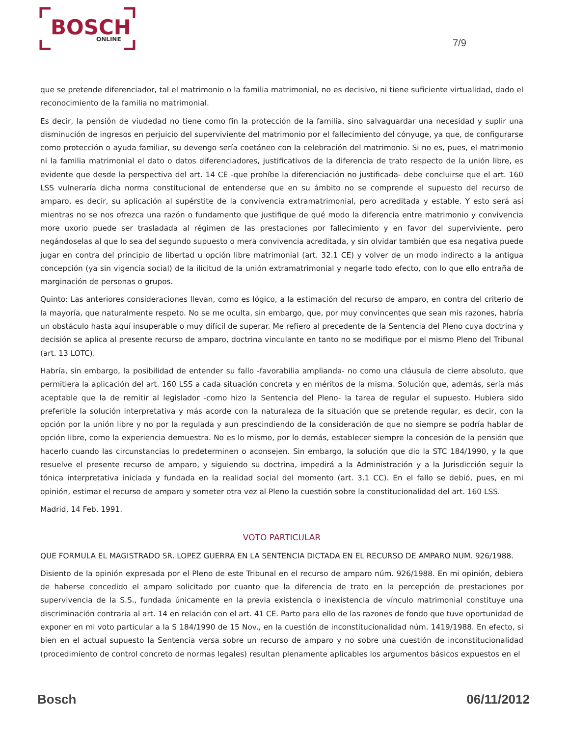BOSCH
ONLINE
7/9
que se pretende diferenciador, tal el matrimonio o la familia matrimonial, no es decisivo, ni tiene suficiente virtualidad, dado el reconocimiento de la familia no matrimonial.
Es decir, la pensión de viudedad no tiene como fin la protección de la familia, sino salvaguardar una necesidad y suplir una disminución de ingresos en perjuicio del superviviente del matrimonio por el fallecimiento del cónyuge, ya que, de configurarse como protección o ayuda familiar, su devengo sería coetáneo con la celebración del matrimonio. Si no es, pues, el matrimonio ni la familia matrimonial el dato o datos diferenciadores, justificativos de la diferencia de trato respecto de la unión libre, es evidente que desde la perspectiva del art. 14 CE -que prohíbe la diferenciación no justificada- debe concluirse que el art. 160 LSS vulneraría dicha norma constitucional de entenderse que en su ámbito no se comprende el supuesto del recurso de amparo, es decir, su aplicación al supérstite de la convivencia extramatrimonial, pero acreditada y estable. Y esto será así mientras no se nos ofrezca una razón o fundamento que justifique de qué modo la diferencia entre matrimonio y convivencia more uxorio puede ser trasladada al régimen de las prestaciones por fallecimiento y en favor del superviviente, pero negándoselas al que lo sea del segundo supuesto o mera convivencia acreditada, y sin olvidar también que esa negativa puede jugar en contra del principio de libertad u opción libre matrimonial (art. 32.1 CE) y volver de un modo indirecto a la antigua concepción (ya sin vigencia social) de la ilicitud de la unión extramatrimonial y negarle todo efecto, con lo que ello entraña de marginación de personas o grupos.
Quinto: Las anteriores consideraciones llevan, como es lógico, a la estimación del recurso de amparo, en contra del criterio de la mayoría, que naturalmente respeto. No se me oculta, sin embargo, que, por muy convincentes que sean mis razones, habría un obstáculo hasta aquí insuperable o muy difícil de superar. Me refiero al precedente de la Sentencia del Pleno cuya doctrina y decisión se aplica al presente recurso de amparo, doctrina vinculante en tanto no se modifique por el mismo Pleno del Tribunal (art. 13 LOTC).
Habría, sin embargo, la posibilidad de entender su fallo -favorabilia amplianda- no como una cláusula de cierre absoluto, que permitiera la aplicación del art. 160 LSS a cada situación concreta y en méritos de la misma. Solución que, además, sería más aceptable que la de remitir al legislador -como hizo la Sentencia del Pleno- la tarea de regular el supuesto. Hubiera sido preferible la solución interpretativa y más acorde con la naturaleza de la situación que se pretende regular, es decir, con la opción por la unión libre y no por la regulada y aun prescindiendo de la consideración de que no siempre se podría hablar de opción libre, como la experiencia demuestra. No es lo mismo, por lo demás, establecer siempre la concesión de la pensión que hacerlo cuando las circunstancias lo predeterminen o aconsejen. Sin embargo, la solución que dio la STC 184/1990, y la que resuelve el presente recurso de amparo, y siguiendo su doctrina, impedirá a la Administración y a la Jurisdicción seguir la tónica interpretativa iniciada y fundada en la realidad social del momento (art. 3.1 CC). En el fallo se debió, pues, en mi opinión, estimar el recurso de amparo y someter otra vez al Pleno la cuestión sobre la constitucionalidad del art. 160 LSS.
Madrid, 14 Feb. 1991.
VOTO PARTICULAR
QUE FORMULA EL MAGISTRADO SR. LOPEZ GUERRA EN LA SENTENCIA DICTADA EN EL RECURSO DE AMPARO NUM. 926/1988.
Disiento de la opinión expresada por el Pleno de este Tribunal en el recurso de amparo núm. 926/1988. En mi opinión, debiera de haberse concedido el amparo solicitado por cuanto que la diferencia de trato en la percepción de prestaciones por supervivencia de la S.S., fundada únicamente en la previa existencia o inexistencia de vínculo matrimonial constituye una discriminación contraria al art. 14 en relación con el art. 41 CE. Parto para ello de las razones de fondo que tuve oportunidad de exponer en mi voto particular a la S 184/1990 de 15 Nov., en la cuestión de inconstitucionalidad núm. 1419/1988. En efecto, si bien en el actual supuesto la Sentencia versa sobre un recurso de amparo y no sobre una cuestión de inconstitucionalidad (procedimiento de control concreto de normas legales) resultan plenamente aplicables los argumentos básicos expuestos en el
Bosch 06/11/2012